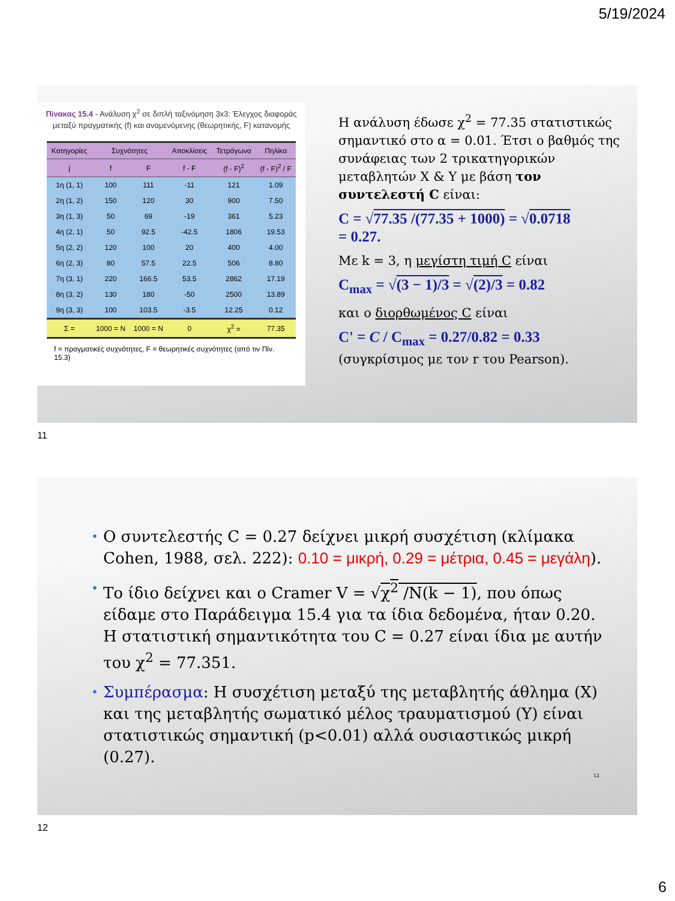5/19/2024
Πίνακας 15.4 - Ανάλυση χ<sup>2</sup> σε διπλή ταξινόμηση 3x3: Έλεγχος διαφοράς μεταξύ πραγματικής (f) και αναμενόμενης (θεωρητικής, F) κατανομής
| Κατηγορίες | Συχνότητες | | Αποκλίσεις | Τετράγωνα | Πηλίκα |
| --- | --- | --- | --- | --- | --- |
| j | f | F | f - F | (f - F)<sup>2</sup> | (f - F)<sup>2</sup> / F |
| 1η (1, 1) | 100 | 111 | -11 | 121 | 1.09 |
| 2η (1, 2) | 150 | 120 | 30 | 900 | 7.50 |
| 3η (1, 3) | 50 | 69 | -19 | 361 | 5.23 |
| 4η (2, 1) | 50 | 92.5 | -42.5 | 1806 | 19.53 |
| 5η (2, 2) | 120 | 100 | 20 | 400 | 4.00 |
| 6η (2, 3) | 80 | 57.5 | 22.5 | 506 | 8.80 |
| 7η (3, 1) | 220 | 166.5 | 53.5 | 2862 | 17.19 |
| 8η (3, 2) | 130 | 180 | -50 | 2500 | 13.89 |
| 9η (3, 3) | 100 | 103.5 | -3.5 | 12.25 | 0.12 |
| Σ = | 1000 = N | 1000 = N | 0 | χ<sup>2</sup> = | 77.35 |
f = πραγματικές συχνότητες, F = θεωρητικές συχνότητες (από τιν Πίν. 15.3)
Η ανάλυση έδωσε χ<sup>2</sup> = 77.35 στατιστικώς σημαντικό στο α = 0.01. Έτσι ο βαθμός της συνάφειας των 2 τρικατηγορικών μεταβλητών X & Y με βάση τον συντελεστή C είναι:
C = √77.35 /(77.35 + 1000) = √0.0718
= 0.27.
Με k = 3, η μεγίστη τιμή C είναι
C<sub>max</sub> = √(3 − 1)/3 = √(2)/3 = 0.82
και ο διορθωμένος C είναι
C' = C / C<sub>max</sub> = 0.27/0.82 = 0.33
(συγκρίσιμος με τον r του Pearson).
11
• Ο συντελεστής C = 0.27 δείχνει μικρή συσχέτιση (κλίμακα Cohen, 1988, σελ. 222): 0.10 = μικρή, 0.29 = μέτρια, 0.45 = μεγάλη).
• Το ίδιο δείχνει και ο Cramer V = √χ<sup>2</sup> /N(k − 1), που όπως είδαμε στο Παράδειγμα 15.4 για τα ίδια δεδομένα, ήταν 0.20. Η στατιστική σημαντικότητα του C = 0.27 είναι ίδια με αυτήν του χ<sup>2</sup> = 77.351.
• Συμπέρασμα: Η συσχέτιση μεταξύ της μεταβλητής άθλημα (X) και της μεταβλητής σωματικό μέλος τραυματισμού (Y) είναι στατιστικώς σημαντική (p<0.01) αλλά ουσιαστικώς μικρή (0.27).
12
12
6